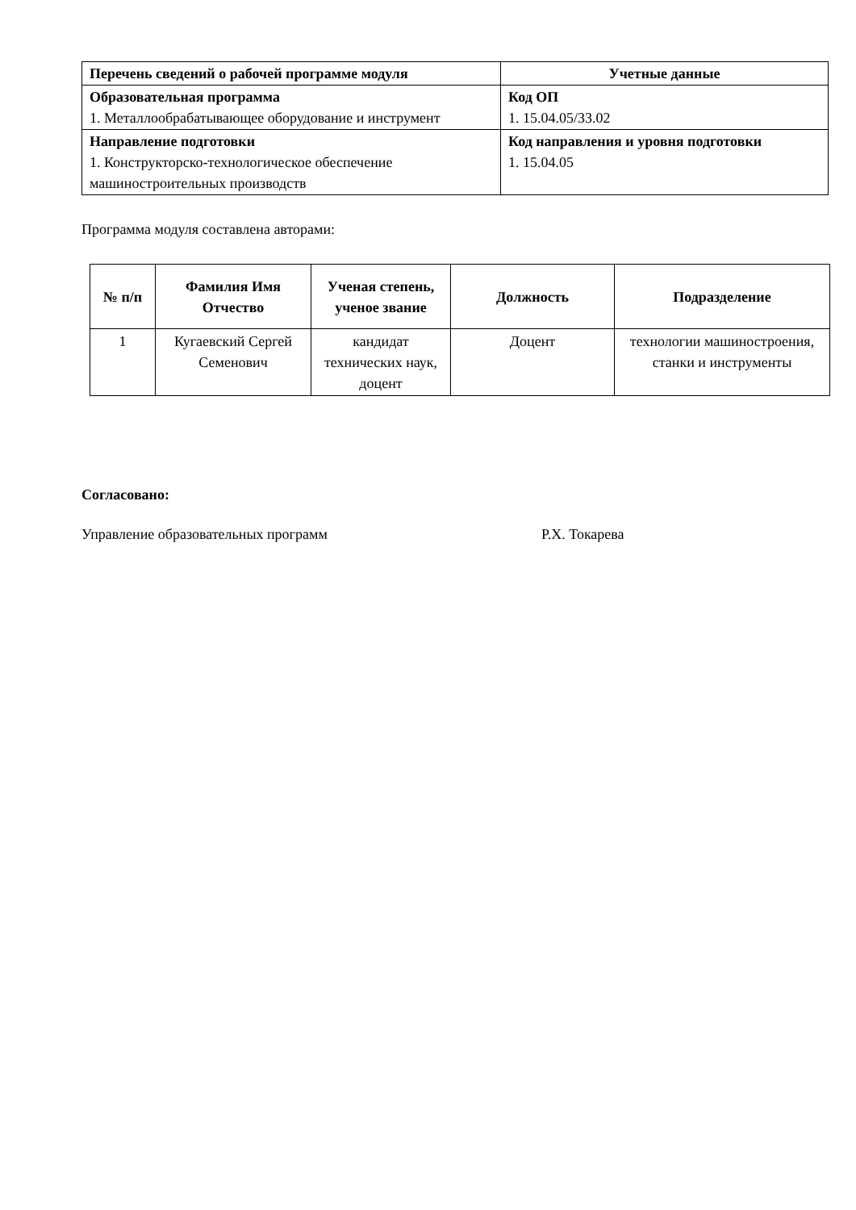| Перечень сведений о рабочей программе модуля | Учетные данные |
| --- | --- |
| Образовательная программа 1. Металлообрабатывающее оборудование и инструмент | Код ОП 1. 15.04.05/33.02 |
| Направление подготовки 1. Конструкторско-технологическое обеспечение машиностроительных производств | Код направления и уровня подготовки 1. 15.04.05 |
Программа модуля составлена авторами:
| № п/п | Фамилия Имя Отчество | Ученая степень, ученое звание | Должность | Подразделение |
| --- | --- | --- | --- | --- |
| 1 | Кугаевский Сергей Семенович | кандидат технических наук, доцент | Доцент | технологии машиностроения, станки и инструменты |
Согласовано:
Управление образовательных программ Р.Х. Токарева